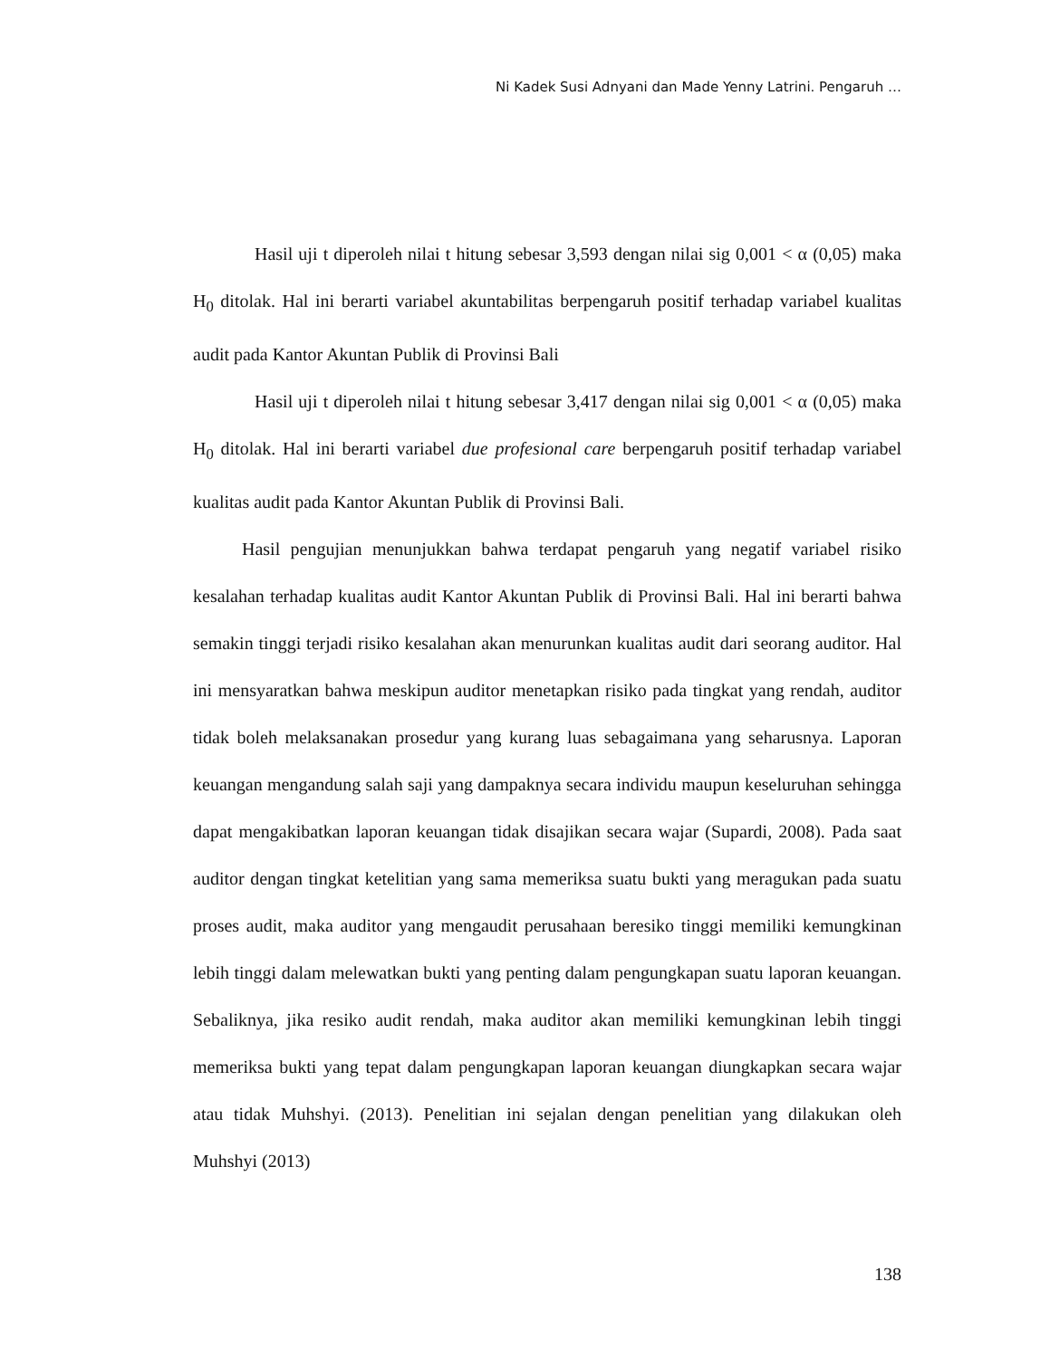Ni Kadek Susi Adnyani dan Made Yenny Latrini. Pengaruh …
Hasil uji t diperoleh nilai t hitung sebesar 3,593 dengan nilai sig 0,001 < α (0,05) maka H<sub>0</sub> ditolak. Hal ini berarti variabel akuntabilitas berpengaruh positif terhadap variabel kualitas audit pada Kantor Akuntan Publik di Provinsi Bali
Hasil uji t diperoleh nilai t hitung sebesar 3,417 dengan nilai sig 0,001 < α (0,05) maka H<sub>0</sub> ditolak. Hal ini berarti variabel due profesional care berpengaruh positif terhadap variabel kualitas audit pada Kantor Akuntan Publik di Provinsi Bali.
Hasil pengujian menunjukkan bahwa terdapat pengaruh yang negatif variabel risiko kesalahan terhadap kualitas audit Kantor Akuntan Publik di Provinsi Bali. Hal ini berarti bahwa semakin tinggi terjadi risiko kesalahan akan menurunkan kualitas audit dari seorang auditor. Hal ini mensyaratkan bahwa meskipun auditor menetapkan risiko pada tingkat yang rendah, auditor tidak boleh melaksanakan prosedur yang kurang luas sebagaimana yang seharusnya. Laporan keuangan mengandung salah saji yang dampaknya secara individu maupun keseluruhan sehingga dapat mengakibatkan laporan keuangan tidak disajikan secara wajar (Supardi, 2008). Pada saat auditor dengan tingkat ketelitian yang sama memeriksa suatu bukti yang meragukan pada suatu proses audit, maka auditor yang mengaudit perusahaan beresiko tinggi memiliki kemungkinan lebih tinggi dalam melewatkan bukti yang penting dalam pengungkapan suatu laporan keuangan. Sebaliknya, jika resiko audit rendah, maka auditor akan memiliki kemungkinan lebih tinggi memeriksa bukti yang tepat dalam pengungkapan laporan keuangan diungkapkan secara wajar atau tidak Muhshyi. (2013). Penelitian ini sejalan dengan penelitian yang dilakukan oleh Muhshyi (2013)
138